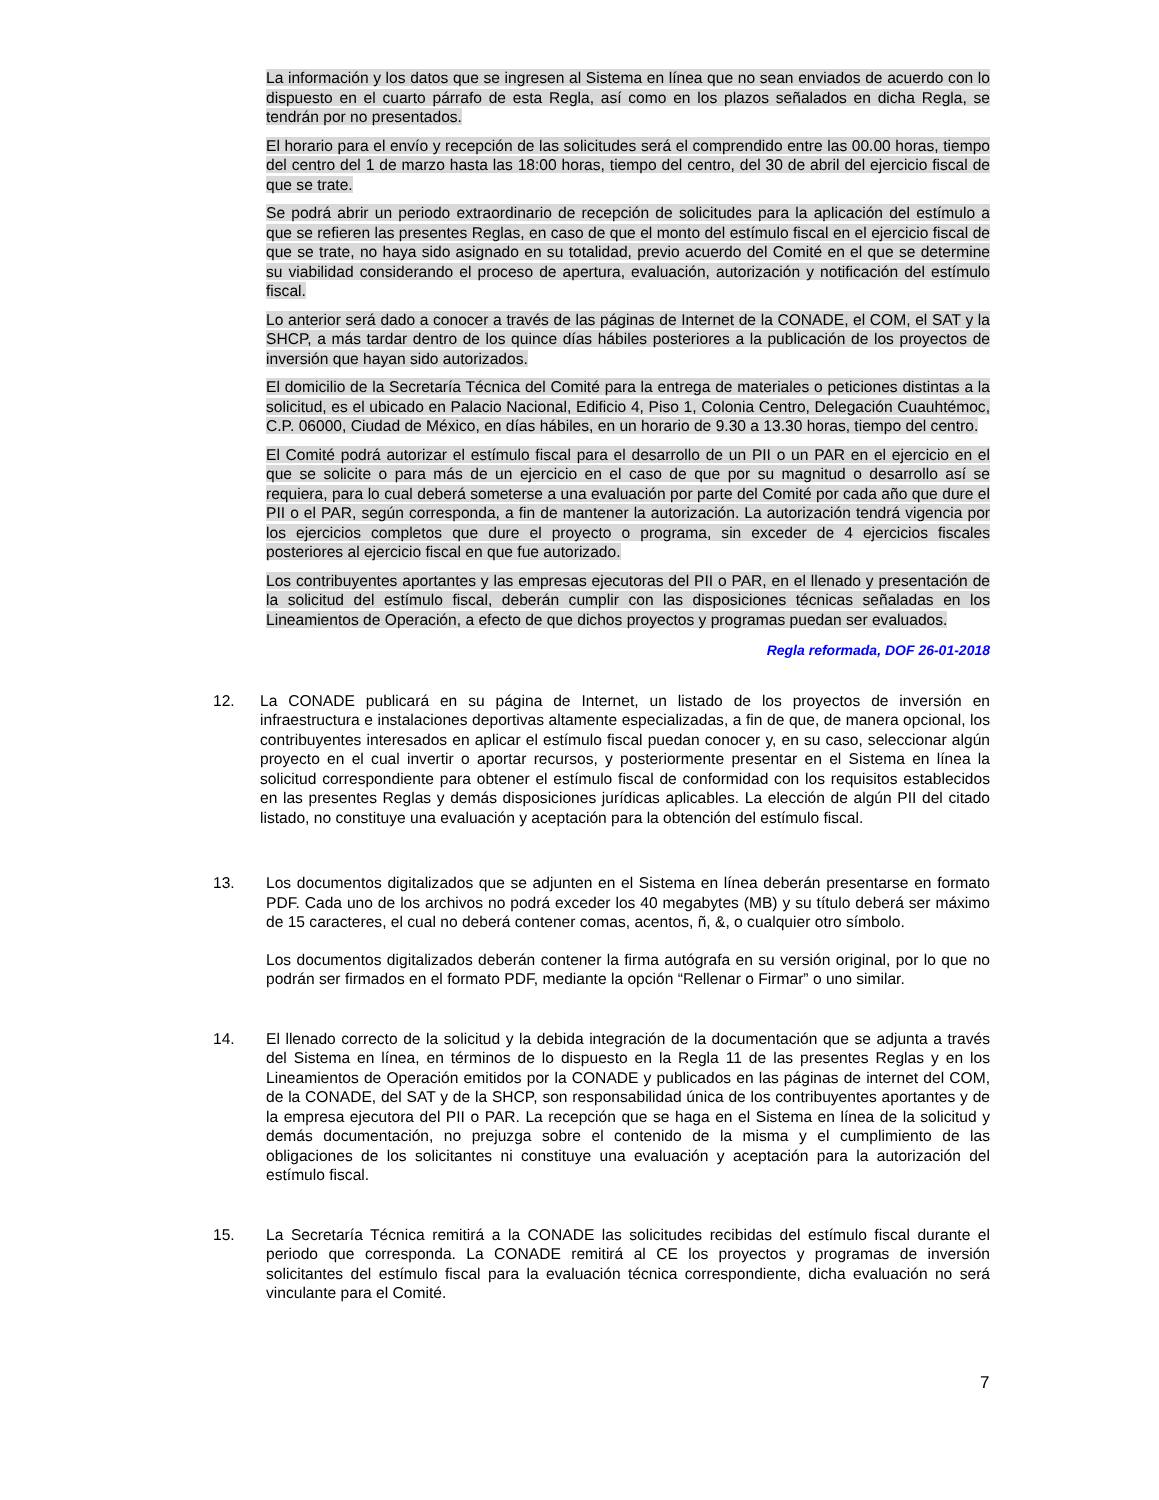La información y los datos que se ingresen al Sistema en línea que no sean enviados de acuerdo con lo dispuesto en el cuarto párrafo de esta Regla, así como en los plazos señalados en dicha Regla, se tendrán por no presentados.
El horario para el envío y recepción de las solicitudes será el comprendido entre las 00.00 horas, tiempo del centro del 1 de marzo hasta las 18:00 horas, tiempo del centro, del 30 de abril del ejercicio fiscal de que se trate.
Se podrá abrir un periodo extraordinario de recepción de solicitudes para la aplicación del estímulo a que se refieren las presentes Reglas, en caso de que el monto del estímulo fiscal en el ejercicio fiscal de que se trate, no haya sido asignado en su totalidad, previo acuerdo del Comité en el que se determine su viabilidad considerando el proceso de apertura, evaluación, autorización y notificación del estímulo fiscal.
Lo anterior será dado a conocer a través de las páginas de Internet de la CONADE, el COM, el SAT y la SHCP, a más tardar dentro de los quince días hábiles posteriores a la publicación de los proyectos de inversión que hayan sido autorizados.
El domicilio de la Secretaría Técnica del Comité para la entrega de materiales o peticiones distintas a la solicitud, es el ubicado en Palacio Nacional, Edificio 4, Piso 1, Colonia Centro, Delegación Cuauhtémoc, C.P. 06000, Ciudad de México, en días hábiles, en un horario de 9.30 a 13.30 horas, tiempo del centro.
El Comité podrá autorizar el estímulo fiscal para el desarrollo de un PII o un PAR en el ejercicio en el que se solicite o para más de un ejercicio en el caso de que por su magnitud o desarrollo así se requiera, para lo cual deberá someterse a una evaluación por parte del Comité por cada año que dure el PII o el PAR, según corresponda, a fin de mantener la autorización. La autorización tendrá vigencia por los ejercicios completos que dure el proyecto o programa, sin exceder de 4 ejercicios fiscales posteriores al ejercicio fiscal en que fue autorizado.
Los contribuyentes aportantes y las empresas ejecutoras del PII o PAR, en el llenado y presentación de la solicitud del estímulo fiscal, deberán cumplir con las disposiciones técnicas señaladas en los Lineamientos de Operación, a efecto de que dichos proyectos y programas puedan ser evaluados.
Regla reformada, DOF 26-01-2018
12. La CONADE publicará en su página de Internet, un listado de los proyectos de inversión en infraestructura e instalaciones deportivas altamente especializadas, a fin de que, de manera opcional, los contribuyentes interesados en aplicar el estímulo fiscal puedan conocer y, en su caso, seleccionar algún proyecto en el cual invertir o aportar recursos, y posteriormente presentar en el Sistema en línea la solicitud correspondiente para obtener el estímulo fiscal de conformidad con los requisitos establecidos en las presentes Reglas y demás disposiciones jurídicas aplicables. La elección de algún PII del citado listado, no constituye una evaluación y aceptación para la obtención del estímulo fiscal.
13. Los documentos digitalizados que se adjunten en el Sistema en línea deberán presentarse en formato PDF. Cada uno de los archivos no podrá exceder los 40 megabytes (MB) y su título deberá ser máximo de 15 caracteres, el cual no deberá contener comas, acentos, ñ, &, o cualquier otro símbolo.
Los documentos digitalizados deberán contener la firma autógrafa en su versión original, por lo que no podrán ser firmados en el formato PDF, mediante la opción “Rellenar o Firmar” o uno similar.
14. El llenado correcto de la solicitud y la debida integración de la documentación que se adjunta a través del Sistema en línea, en términos de lo dispuesto en la Regla 11 de las presentes Reglas y en los Lineamientos de Operación emitidos por la CONADE y publicados en las páginas de internet del COM, de la CONADE, del SAT y de la SHCP, son responsabilidad única de los contribuyentes aportantes y de la empresa ejecutora del PII o PAR. La recepción que se haga en el Sistema en línea de la solicitud y demás documentación, no prejuzga sobre el contenido de la misma y el cumplimiento de las obligaciones de los solicitantes ni constituye una evaluación y aceptación para la autorización del estímulo fiscal.
15. La Secretaría Técnica remitirá a la CONADE las solicitudes recibidas del estímulo fiscal durante el periodo que corresponda. La CONADE remitirá al CE los proyectos y programas de inversión solicitantes del estímulo fiscal para la evaluación técnica correspondiente, dicha evaluación no será vinculante para el Comité.
7